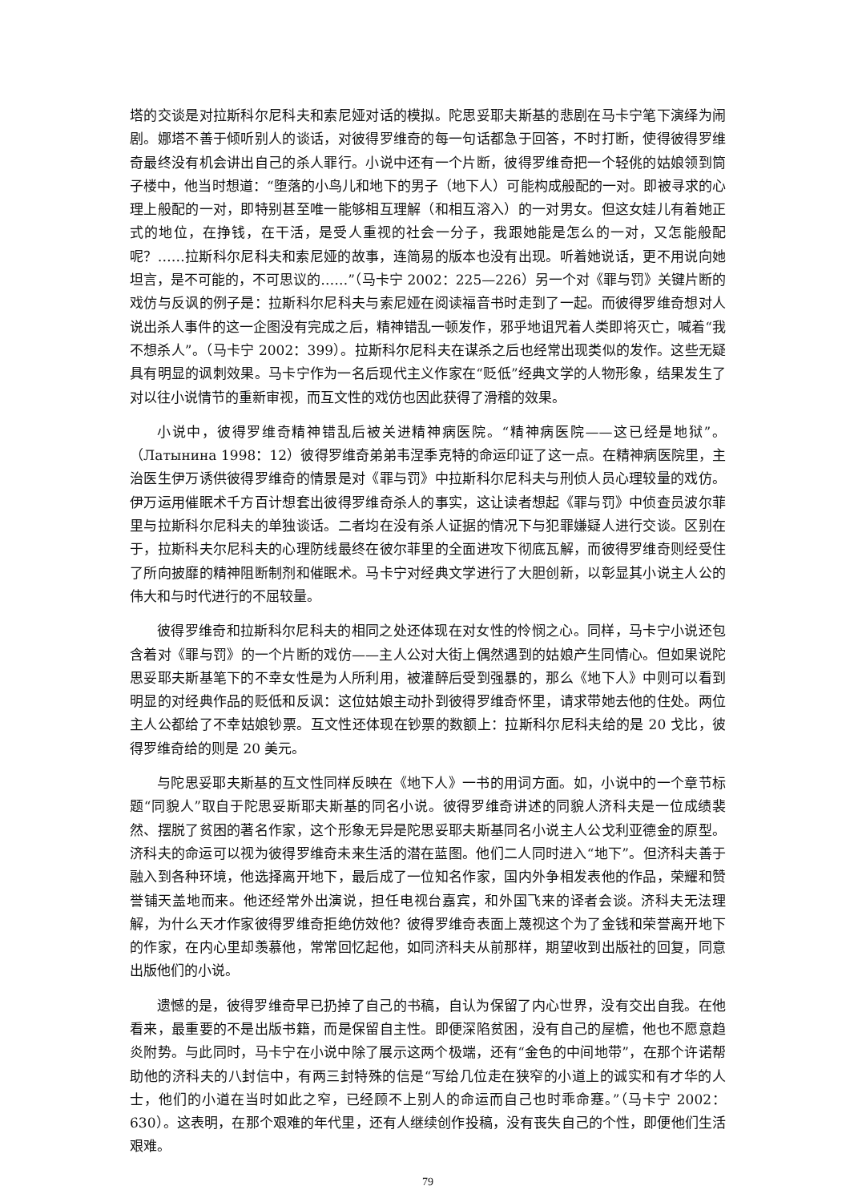塔的交谈是对拉斯科尔尼科夫和索尼娅对话的模拟。陀思妥耶夫斯基的悲剧在马卡宁笔下演绎为闹剧。娜塔不善于倾听别人的谈话，对彼得罗维奇的每一句话都急于回答，不时打断，使得彼得罗维奇最终没有机会讲出自己的杀人罪行。小说中还有一个片断，彼得罗维奇把一个轻佻的姑娘领到筒子楼中，他当时想道：“堕落的小鸟儿和地下的男子（地下人）可能构成般配的一对。即被寻求的心理上般配的一对，即特别甚至唯一能够相互理解（和相互溶入）的一对男女。但这女娃儿有着她正式的地位，在挣钱，在干活，是受人重视的社会一分子，我跟她能是怎么的一对，又怎能般配呢？……拉斯科尔尼科夫和索尼娅的故事，连简易的版本也没有出现。听着她说话，更不用说向她坦言，是不可能的，不可思议的……”（马卡宁 2002：225—226）另一个对《罪与罚》关键片断的戏仿与反讽的例子是：拉斯科尔尼科夫与索尼娅在阅读福音书时走到了一起。而彼得罗维奇想对人说出杀人事件的这一企图没有完成之后，精神错乱一顿发作，邪乎地诅咒着人类即将灭亡，喊着“我不想杀人”。（马卡宁 2002：399）。拉斯科尔尼科夫在谋杀之后也经常出现类似的发作。这些无疑具有明显的讽刺效果。马卡宁作为一名后现代主义作家在“贬低”经典文学的人物形象，结果发生了对以往小说情节的重新审视，而互文性的戏仿也因此获得了滑稽的效果。
小说中，彼得罗维奇精神错乱后被关进精神病医院。“精神病医院——这已经是地狱”。（Латынина 1998：12）彼得罗维奇弟弟韦涅季克特的命运印证了这一点。在精神病医院里，主治医生伊万诱供彼得罗维奇的情景是对《罪与罚》中拉斯科尔尼科夫与刑侦人员心理较量的戏仿。伊万运用催眠术千方百计想套出彼得罗维奇杀人的事实，这让读者想起《罪与罚》中侦查员波尔菲里与拉斯科尔尼科夫的单独谈话。二者均在没有杀人证据的情况下与犯罪嫌疑人进行交谈。区别在于，拉斯科夫尔尼科夫的心理防线最终在彼尔菲里的全面进攻下彻底瓦解，而彼得罗维奇则经受住了所向披靡的精神阻断制剂和催眠术。马卡宁对经典文学进行了大胆创新，以彰显其小说主人公的伟大和与时代进行的不屈较量。
彼得罗维奇和拉斯科尔尼科夫的相同之处还体现在对女性的怜悯之心。同样，马卡宁小说还包含着对《罪与罚》的一个片断的戏仿——主人公对大街上偶然遇到的姑娘产生同情心。但如果说陀思妥耶夫斯基笔下的不幸女性是为人所利用，被灌醉后受到强暴的，那么《地下人》中则可以看到明显的对经典作品的贬低和反讽：这位姑娘主动扑到彼得罗维奇怀里，请求带她去他的住处。两位主人公都给了不幸姑娘钞票。互文性还体现在钞票的数额上：拉斯科尔尼科夫给的是 20 戈比，彼得罗维奇给的则是 20 美元。
与陀思妥耶夫斯基的互文性同样反映在《地下人》一书的用词方面。如，小说中的一个章节标题“同貌人”取自于陀思妥斯耶夫斯基的同名小说。彼得罗维奇讲述的同貌人济科夫是一位成绩裴然、摆脱了贫困的著名作家，这个形象无异是陀思妥耶夫斯基同名小说主人公戈利亚德金的原型。济科夫的命运可以视为彼得罗维奇未来生活的潜在蓝图。他们二人同时进入“地下”。但济科夫善于融入到各种环境，他选择离开地下，最后成了一位知名作家，国内外争相发表他的作品，荣耀和赞誉铺天盖地而来。他还经常外出演说，担任电视台嘉宾，和外国飞来的译者会谈。济科夫无法理解，为什么天才作家彼得罗维奇拒绝仿效他？彼得罗维奇表面上蔑视这个为了金钱和荣誉离开地下的作家，在内心里却羡慕他，常常回忆起他，如同济科夫从前那样，期望收到出版社的回复，同意出版他们的小说。
遗憾的是，彼得罗维奇早已扔掉了自己的书稿，自认为保留了内心世界，没有交出自我。在他看来，最重要的不是出版书籍，而是保留自主性。即便深陷贫困，没有自己的屋檐，他也不愿意趋炎附势。与此同时，马卡宁在小说中除了展示这两个极端，还有“金色的中间地带”，在那个许诺帮助他的济科夫的八封信中，有两三封特殊的信是“写给几位走在狭窄的小道上的诚实和有才华的人士，他们的小道在当时如此之窄，已经顾不上别人的命运而自己也时乖命蹇。”（马卡宁 2002：630）。这表明，在那个艰难的年代里，还有人继续创作投稿，没有丧失自己的个性，即便他们生活艰难。
79